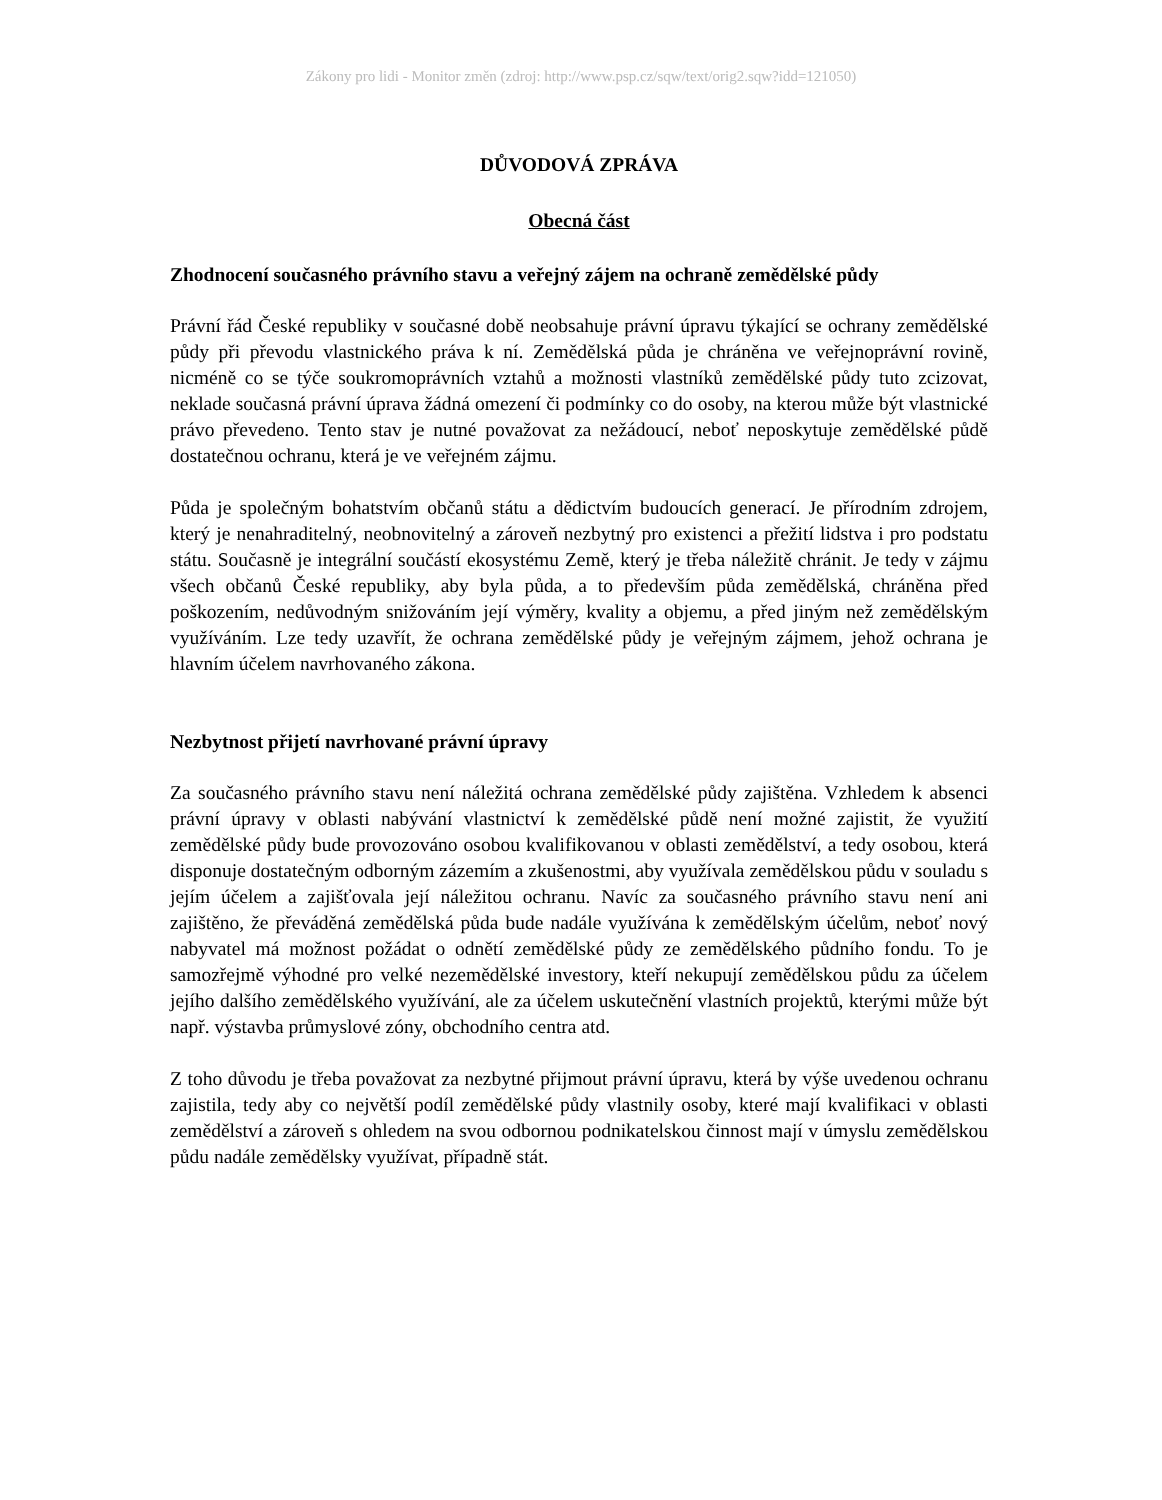Zákony pro lidi - Monitor změn (zdroj: http://www.psp.cz/sqw/text/orig2.sqw?idd=121050)
DŮVODOVÁ ZPRÁVA
Obecná část
Zhodnocení současného právního stavu a veřejný zájem na ochraně zemědělské půdy
Právní řád České republiky v současné době neobsahuje právní úpravu týkající se ochrany zemědělské půdy při převodu vlastnického práva k ní. Zemědělská půda je chráněna ve veřejnoprávní rovině, nicméně co se týče soukromoprávních vztahů a možnosti vlastníků zemědělské půdy tuto zcizovat, neklade současná právní úprava žádná omezení či podmínky co do osoby, na kterou může být vlastnické právo převedeno. Tento stav je nutné považovat za nežádoucí, neboť neposkytuje zemědělské půdě dostatečnou ochranu, která je ve veřejném zájmu.
Půda je společným bohatstvím občanů státu a dědictvím budoucích generací. Je přírodním zdrojem, který je nenahraditelný, neobnovitelný a zároveň nezbytný pro existenci a přežití lidstva i pro podstatu státu. Současně je integrální součástí ekosystému Země, který je třeba náležitě chránit. Je tedy v zájmu všech občanů České republiky, aby byla půda, a to především půda zemědělská, chráněna před poškozením, nedůvodným snižováním její výměry, kvality a objemu, a před jiným než zemědělským využíváním. Lze tedy uzavřít, že ochrana zemědělské půdy je veřejným zájmem, jehož ochrana je hlavním účelem navrhovaného zákona.
Nezbytnost přijetí navrhované právní úpravy
Za současného právního stavu není náležitá ochrana zemědělské půdy zajištěna. Vzhledem k absenci právní úpravy v oblasti nabývání vlastnictví k zemědělské půdě není možné zajistit, že využití zemědělské půdy bude provozováno osobou kvalifikovanou v oblasti zemědělství, a tedy osobou, která disponuje dostatečným odborným zázemím a zkušenostmi, aby využívala zemědělskou půdu v souladu s jejím účelem a zajišťovala její náležitou ochranu. Navíc za současného právního stavu není ani zajištěno, že převáděná zemědělská půda bude nadále využívána k zemědělským účelům, neboť nový nabyvatel má možnost požádat o odnětí zemědělské půdy ze zemědělského půdního fondu. To je samozřejmě výhodné pro velké nezemědělské investory, kteří nekupují zemědělskou půdu za účelem jejího dalšího zemědělského využívání, ale za účelem uskutečnění vlastních projektů, kterými může být např. výstavba průmyslové zóny, obchodního centra atd.
Z toho důvodu je třeba považovat za nezbytné přijmout právní úpravu, která by výše uvedenou ochranu zajistila, tedy aby co největší podíl zemědělské půdy vlastnily osoby, které mají kvalifikaci v oblasti zemědělství a zároveň s ohledem na svou odbornou podnikatelskou činnost mají v úmyslu zemědělskou půdu nadále zemědělsky využívat, případně stát.